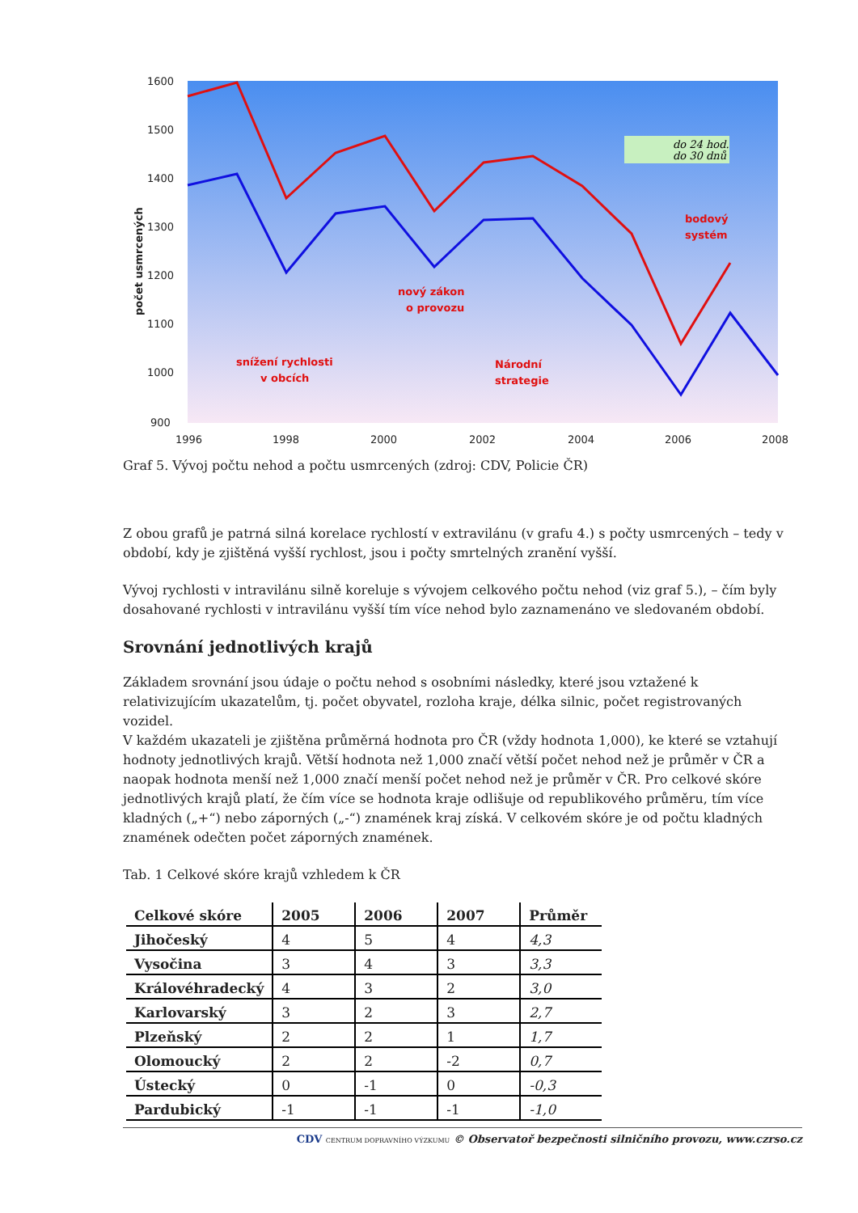1600
1500
1400
1300
1200
1100
1000
900
1996
1998
2000
2002
2004
2006
2008
počet usmrcených
snížení rychlosti
v obcích
nový zákon
o provozu
Národní
strategie
bodový
systém
do 24 hod.
do 30 dnů
Graf 5. Vývoj počtu nehod a počtu usmrcených (zdroj: CDV, Policie ČR)
Z obou grafů je patrná silná korelace rychlostí v extravilánu (v grafu 4.) s počty usmrcených – tedy v období, kdy je zjištěná vyšší rychlost, jsou i počty smrtelných zranění vyšší.
Vývoj rychlosti v intravilánu silně koreluje s vývojem celkového počtu nehod (viz graf 5.), – čím byly dosahované rychlosti v intravilánu vyšší tím více nehod bylo zaznamenáno ve sledovaném období.
Srovnání jednotlivých krajů
Základem srovnání jsou údaje o počtu nehod s osobními následky, které jsou vztažené k relativizujícím ukazatelům, tj. počet obyvatel, rozloha kraje, délka silnic, počet registrovaných vozidel.
V každém ukazateli je zjištěna průměrná hodnota pro ČR (vždy hodnota 1,000), ke které se vztahují hodnoty jednotlivých krajů. Větší hodnota než 1,000 značí větší počet nehod než je průměr v ČR a naopak hodnota menší než 1,000 značí menší počet nehod než je průměr v ČR. Pro celkové skóre jednotlivých krajů platí, že čím více se hodnota kraje odlišuje od republikového průměru, tím více kladných („+“) nebo záporných („-“) znamének kraj získá. V celkovém skóre je od počtu kladných znamének odečten počet záporných znamének.
Tab. 1 Celkové skóre krajů vzhledem k ČR
| Celkové skóre | 2005 | 2006 | 2007 | Průměr |
| --- | --- | --- | --- | --- |
| Jihočeský | 4 | 5 | 4 | 4,3 |
| Vysočina | 3 | 4 | 3 | 3,3 |
| Královéhradecký | 4 | 3 | 2 | 3,0 |
| Karlovarský | 3 | 2 | 3 | 2,7 |
| Plzeňský | 2 | 2 | 1 | 1,7 |
| Olomoucký | 2 | 2 | -2 | 0,7 |
| Ústecký | 0 | -1 | 0 | -0,3 |
| Pardubický | -1 | -1 | -1 | -1,0 |
CDV CENTRUM DOPRAVNÍHO VÝZKUMU © Observatoř bezpečnosti silničního provozu, www.czrso.cz